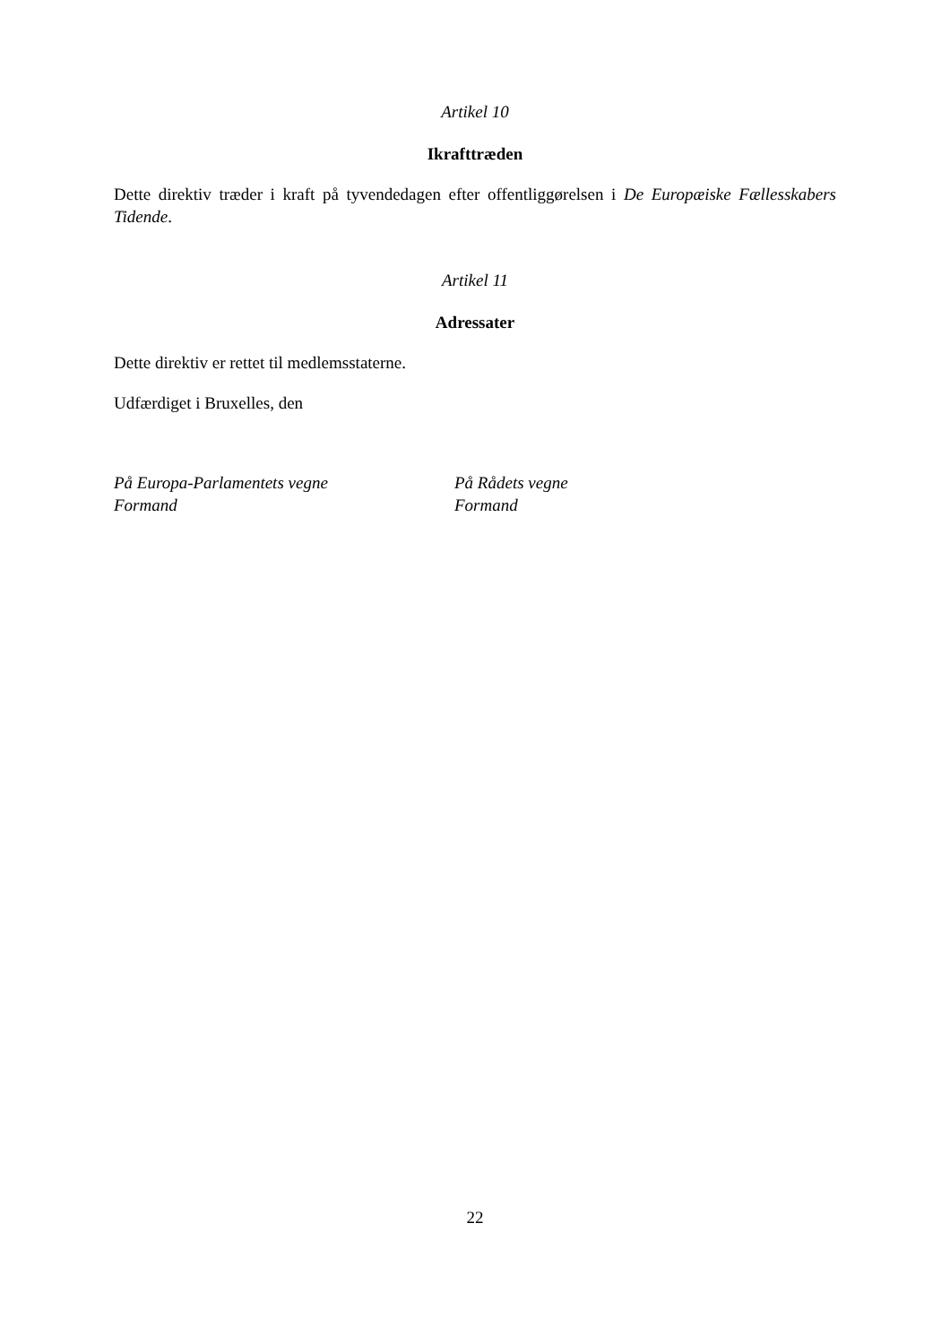Artikel 10
Ikrafttræden
Dette direktiv træder i kraft på tyvendedagen efter offentliggørelsen i De Europæiske Fællesskabers Tidende.
Artikel 11
Adressater
Dette direktiv er rettet til medlemsstaterne.
Udfærdiget i Bruxelles, den
På Europa-Parlamentets vegne
Formand
På Rådets vegne
Formand
22